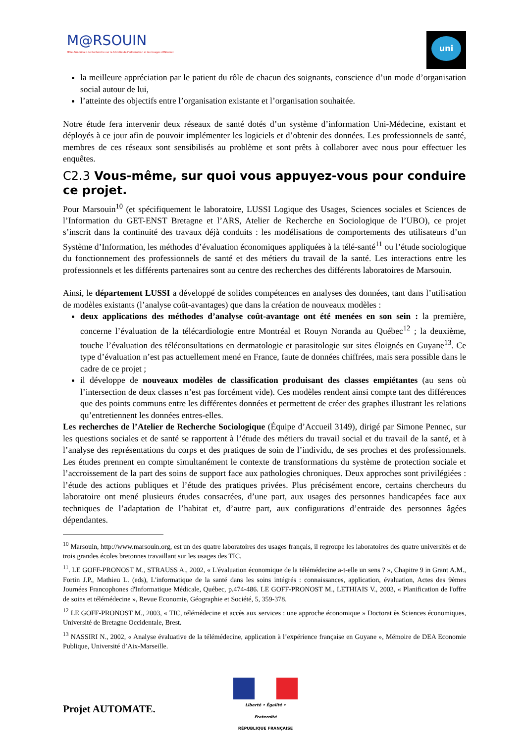M@RSOUIN
Môle Armoricain de Recherche sur la SOciété de l'Information et les Usages d'INternet
uni
la meilleure appréciation par le patient du rôle de chacun des soignants, conscience d’un mode d’organisation social autour de lui,
l’atteinte des objectifs entre l’organisation existante et l’organisation souhaitée.
Notre étude fera intervenir deux réseaux de santé dotés d’un système d’information Uni-Médecine, existant et déployés à ce jour afin de pouvoir implémenter les logiciels et d’obtenir des données. Les professionnels de santé, membres de ces réseaux sont sensibilisés au problème et sont prêts à collaborer avec nous pour effectuer les enquêtes.
C2.3 Vous-même, sur quoi vous appuyez-vous pour conduire ce projet.
Pour Marsouin<sup>10</sup> (et spécifiquement le laboratoire, LUSSI Logique des Usages, Sciences sociales et Sciences de l’Information du GET-ENST Bretagne et l’ARS, Atelier de Recherche en Sociologique de l’UBO), ce projet s’inscrit dans la continuité des travaux déjà conduits : les modélisations de comportements des utilisateurs d’un Système d’Information, les méthodes d’évaluation économiques appliquées à la télé-santé<sup>11</sup> ou l’étude sociologique du fonctionnement des professionnels de santé et des métiers du travail de la santé. Les interactions entre les professionnels et les différents partenaires sont au centre des recherches des différents laboratoires de Marsouin.
Ainsi, le département LUSSI a développé de solides compétences en analyses des données, tant dans l’utilisation de modèles existants (l’analyse coût-avantages) que dans la création de nouveaux modèles :
deux applications des méthodes d’analyse coût-avantage ont été menées en son sein : la première, concerne l’évaluation de la télécardiologie entre Montréal et Rouyn Noranda au Québec<sup>12</sup> ; la deuxième, touche l’évaluation des téléconsultations en dermatologie et parasitologie sur sites éloignés en Guyane<sup>13</sup>. Ce type d’évaluation n’est pas actuellement mené en France, faute de données chiffrées, mais sera possible dans le cadre de ce projet ;
il développe de nouveaux modèles de classification produisant des classes empiétantes (au sens où l’intersection de deux classes n’est pas forcément vide). Ces modèles rendent ainsi compte tant des différences que des points communs entre les différentes données et permettent de créer des graphes illustrant les relations qu’entretiennent les données entres-elles.
Les recherches de l’Atelier de Recherche Sociologique (Équipe d’Accueil 3149), dirigé par Simone Pennec, sur les questions sociales et de santé se rapportent à l’étude des métiers du travail social et du travail de la santé, et à l’analyse des représentations du corps et des pratiques de soin de l’individu, de ses proches et des professionnels. Les études prennent en compte simultanément le contexte de transformations du système de protection sociale et l’accroissement de la part des soins de support face aux pathologies chroniques. Deux approches sont privilégiées : l’étude des actions publiques et l’étude des pratiques privées. Plus précisément encore, certains chercheurs du laboratoire ont mené plusieurs études consacrées, d’une part, aux usages des personnes handicapées face aux techniques de l’adaptation de l’habitat et, d’autre part, aux configurations d’entraide des personnes âgées dépendantes.
<sup>10</sup> Marsouin, http://www.marsouin.org, est un des quatre laboratoires des usages français, il regroupe les laboratoires des quatre universités et de trois grandes écoles bretonnes travaillant sur les usages des TIC.
<sup>11</sup>. LE GOFF-PRONOST M., STRAUSS A., 2002, « L'évaluation économique de la télémédecine a-t-elle un sens ? », Chapitre 9 in Grant A.M., Fortin J.P., Mathieu L. (eds), L'informatique de la santé dans les soins intégrés : connaissances, application, évaluation, Actes des 9èmes Journées Francophones d'Informatique Médicale, Québec, p.474-486. LE GOFF-PRONOST M., LETHIAIS V., 2003, « Planification de l'offre de soins et télémédecine », Revue Economie, Géographie et Société, 5, 359-378.
<sup>12</sup> LE GOFF-PRONOST M., 2003, « TIC, télémédecine et accès aux services : une approche économique » Doctorat ès Sciences économiques, Université de Bretagne Occidentale, Brest.
<sup>13</sup> NASSIRI N., 2002, « Analyse évaluative de la télémédecine, application à l’expérience française en Guyane », Mémoire de DEA Economie Publique, Université d’Aix-Marseille.
Liberté • Égalité • Fraternité
RÉPUBLIQUE FRANÇAISE
Projet AUTOMATE.